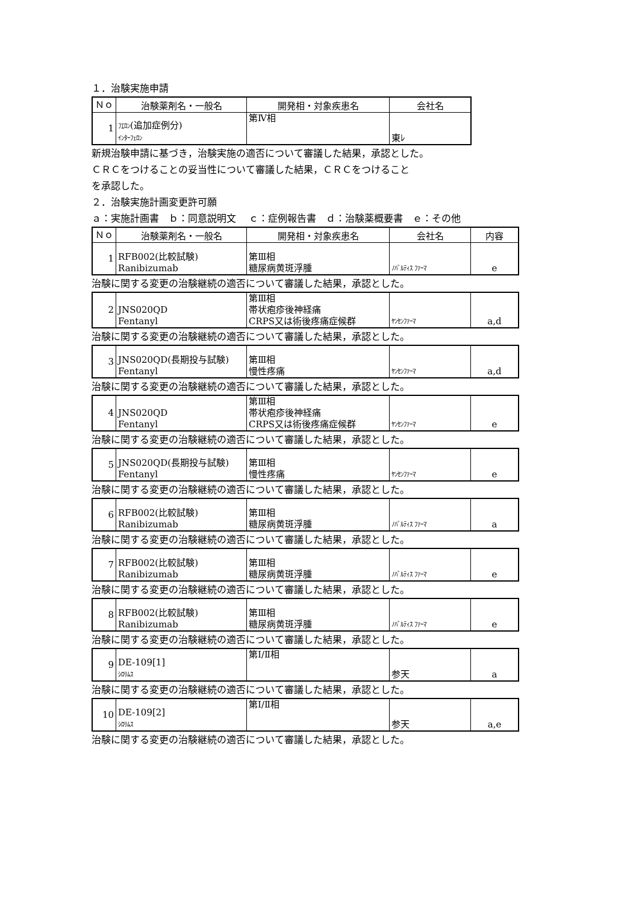１．治験実施申請
| Ｎｏ | 治験薬剤名・一般名 | 開発相・対象疾患名 | 会社名 |
| --- | --- | --- | --- |
| 1 | ﾌｴﾛﾝ (追加症例分) ｲﾝﾀｰﾌｪﾛﾝ | 第Ⅳ相 | 東ﾚ |
新規治験申請に基づき，治験実施の適否について審議した結果，承認とした。
ＣＲＣをつけることの妥当性について審議した結果，ＣＲＣをつけること
を承認した。
２．治験実施計画変更許可願
ａ：実施計画書　ｂ：同意説明文　 ｃ：症例報告書　ｄ：治験薬概要書　ｅ：その他
| Ｎｏ | 治験薬剤名・一般名 | 開発相・対象疾患名 | 会社名 | 内容 |
| --- | --- | --- | --- | --- |
| 1 | RFB002(比較試験) Ranibizumab | 第Ⅲ相 糖尿病黄斑浮腫 | ﾉﾊﾞﾙﾃｨｽ ﾌｧｰﾏ | e |
治験に関する変更の治験継続の適否について審議した結果，承認とした。
| 2 | JNS020QD Fentanyl | 第Ⅲ相 帯状疱疹後神経痛 CRPS又は術後疼痛症候群 | ﾔﾝｾﾝﾌｧｰﾏ | a,d |
治験に関する変更の治験継続の適否について審議した結果，承認とした。
| 3 | JNS020QD(長期投与試験) Fentanyl | 第Ⅲ相 慢性疼痛 | ﾔﾝｾﾝﾌｧｰﾏ | a,d |
治験に関する変更の治験継続の適否について審議した結果，承認とした。
| 4 | JNS020QD Fentanyl | 第Ⅲ相 帯状疱疹後神経痛 CRPS又は術後疼痛症候群 | ﾔﾝｾﾝﾌｧｰﾏ | e |
治験に関する変更の治験継続の適否について審議した結果，承認とした。
| 5 | JNS020QD(長期投与試験) Fentanyl | 第Ⅲ相 慢性疼痛 | ﾔﾝｾﾝﾌｧｰﾏ | e |
治験に関する変更の治験継続の適否について審議した結果，承認とした。
| 6 | RFB002(比較試験) Ranibizumab | 第Ⅲ相 糖尿病黄斑浮腫 | ﾉﾊﾞﾙﾃｨｽ ﾌｧｰﾏ | a |
治験に関する変更の治験継続の適否について審議した結果，承認とした。
| 7 | RFB002(比較試験) Ranibizumab | 第Ⅲ相 糖尿病黄斑浮腫 | ﾉﾊﾞﾙﾃｨｽ ﾌｧｰﾏ | e |
治験に関する変更の治験継続の適否について審議した結果，承認とした。
| 8 | RFB002(比較試験) Ranibizumab | 第Ⅲ相 糖尿病黄斑浮腫 | ﾉﾊﾞﾙﾃｨｽ ﾌｧｰﾏ | e |
治験に関する変更の治験継続の適否について審議した結果，承認とした。
| 9 | DE-109[1] ｼﾛﾘﾑｽ | 第Ⅰ/Ⅱ相 | 参天 | a |
治験に関する変更の治験継続の適否について審議した結果，承認とした。
| 10 | DE-109[2] ｼﾛﾘﾑｽ | 第Ⅰ/Ⅱ相 | 参天 | a,e |
治験に関する変更の治験継続の適否について審議した結果，承認とした。